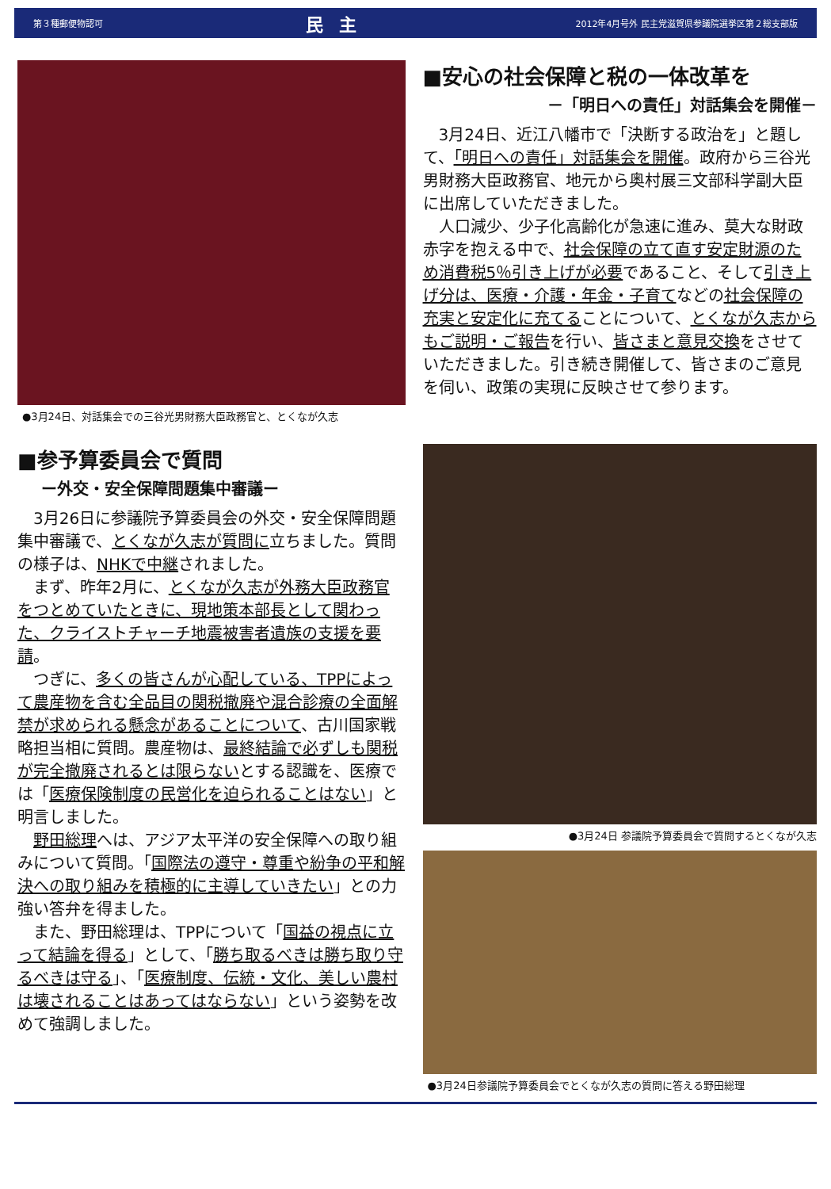第３種郵便物認可 民主 2012年4月号外 民主党滋賀県参議院選挙区第２総支部版
●3月24日、対話集会での三谷光男財務大臣政務官と、とくなが久志
■安心の社会保障と税の一体改革を
－「明日への責任」対話集会を開催－
3月24日、近江八幡市で「決断する政治を」と題して、「明日への責任」対話集会を開催。政府から三谷光男財務大臣政務官、地元から奥村展三文部科学副大臣に出席していただきました。
人口減少、少子化高齢化が急速に進み、莫大な財政赤字を抱える中で、社会保障の立て直す安定財源のため消費税5％引き上げが必要であること、そして引き上げ分は、医療・介護・年金・子育てなどの社会保障の充実と安定化に充てることについて、とくなが久志からもご説明・ご報告を行い、皆さまと意見交換をさせていただきました。引き続き開催して、皆さまのご意見を伺い、政策の実現に反映させて参ります。
■参予算委員会で質問
ー外交・安全保障問題集中審議ー
3月26日に参議院予算委員会の外交・安全保障問題集中審議で、とくなが久志が質問に立ちました。質問の様子は、NHKで中継されました。
まず、昨年2月に、とくなが久志が外務大臣政務官をつとめていたときに、現地策本部長として関わった、クライストチャーチ地震被害者遺族の支援を要請。
つぎに、多くの皆さんが心配している、TPPによって農産物を含む全品目の関税撤廃や混合診療の全面解禁が求められる懸念があることについて、古川国家戦略担当相に質問。農産物は、最終結論で必ずしも関税が完全撤廃されるとは限らないとする認識を、医療では「医療保険制度の民営化を迫られることはない」と明言しました。
野田総理へは、アジア太平洋の安全保障への取り組みについて質問。「国際法の遵守・尊重や紛争の平和解決への取り組みを積極的に主導していきたい」との力強い答弁を得ました。
また、野田総理は、TPPについて「国益の視点に立って結論を得る」として、「勝ち取るべきは勝ち取り守るべきは守る」、「医療制度、伝統・文化、美しい農村は壊されることはあってはならない」という姿勢を改めて強調しました。
●3月24日 参議院予算委員会で質問するとくなが久志
●3月24日参議院予算委員会でとくなが久志の質問に答える野田総理